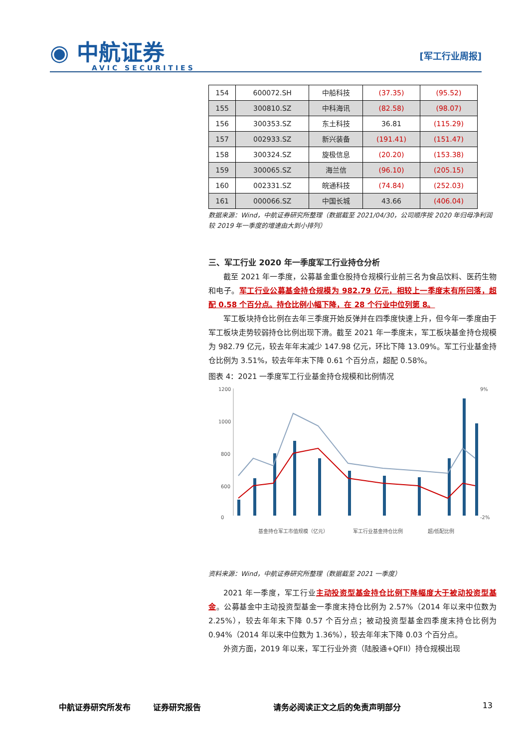◉ 中航证券
AVIC SECURITIES
[军工行业周报]
| 154 | 600072.SH | 中船科技 | (37.35) | (95.52) |
| 155 | 300810.SZ | 中科海讯 | (82.58) | (98.07) |
| 156 | 300353.SZ | 东土科技 | 36.81 | (115.29) |
| 157 | 002933.SZ | 新兴装备 | (191.41) | (151.47) |
| 158 | 300324.SZ | 旋极信息 | (20.20) | (153.38) |
| 159 | 300065.SZ | 海兰信 | (96.10) | (205.15) |
| 160 | 002331.SZ | 皖通科技 | (74.84) | (252.03) |
| 161 | 000066.SZ | 中国长城 | 43.66 | (406.04) |
数据来源：Wind，中航证券研究所整理（数据截至 2021/04/30，公司顺序按 2020 年归母净利润较 2019 年一季度的增速由大到小排列）
三、军工行业 2020 年一季度军工行业持仓分析
截至 2021 年一季度，公募基金重仓股持仓规模行业前三名为食品饮料、医药生物和电子。军工行业公募基金持仓规模为 982.79 亿元，相较上一季度末有所回落，超配 0.58 个百分点。持仓比例小幅下降，在 28 个行业中位列第 8。
军工板块持仓比例在去年三季度开始反弹并在四季度快速上升，但今年一季度由于军工板块走势较弱持仓比例出现下滑。截至 2021 年一季度末，军工板块基金持仓规模为 982.79 亿元，较去年年末减少 147.98 亿元，环比下降 13.09%。军工行业基金持仓比例为 3.51%，较去年年末下降 0.61 个百分点，超配 0.58%。
图表 4：2021 一季度军工行业基金持仓规模和比例情况
1200
1000
800
600
0
9%
-2%
基金持仓军工市值规模（亿元）
军工行业基金持仓比例
超/低配比例
资料来源：Wind，中航证券研究所整理（数据截至 2021 一季度）
2021 年一季度，军工行业主动投资型基金持仓比例下降幅度大于被动投资型基金。公募基金中主动投资型基金一季度末持仓比例为 2.57%（2014 年以来中位数为 2.25%），较去年年末下降 0.57 个百分点；被动投资型基金四季度末持仓比例为 0.94%（2014 年以来中位数为 1.36%），较去年年末下降 0.03 个百分点。
外资方面，2019 年以来，军工行业外资（陆股通+QFII）持仓规模出现
中航证券研究所发布 证券研究报告 请务必阅读正文之后的免责声明部分 13